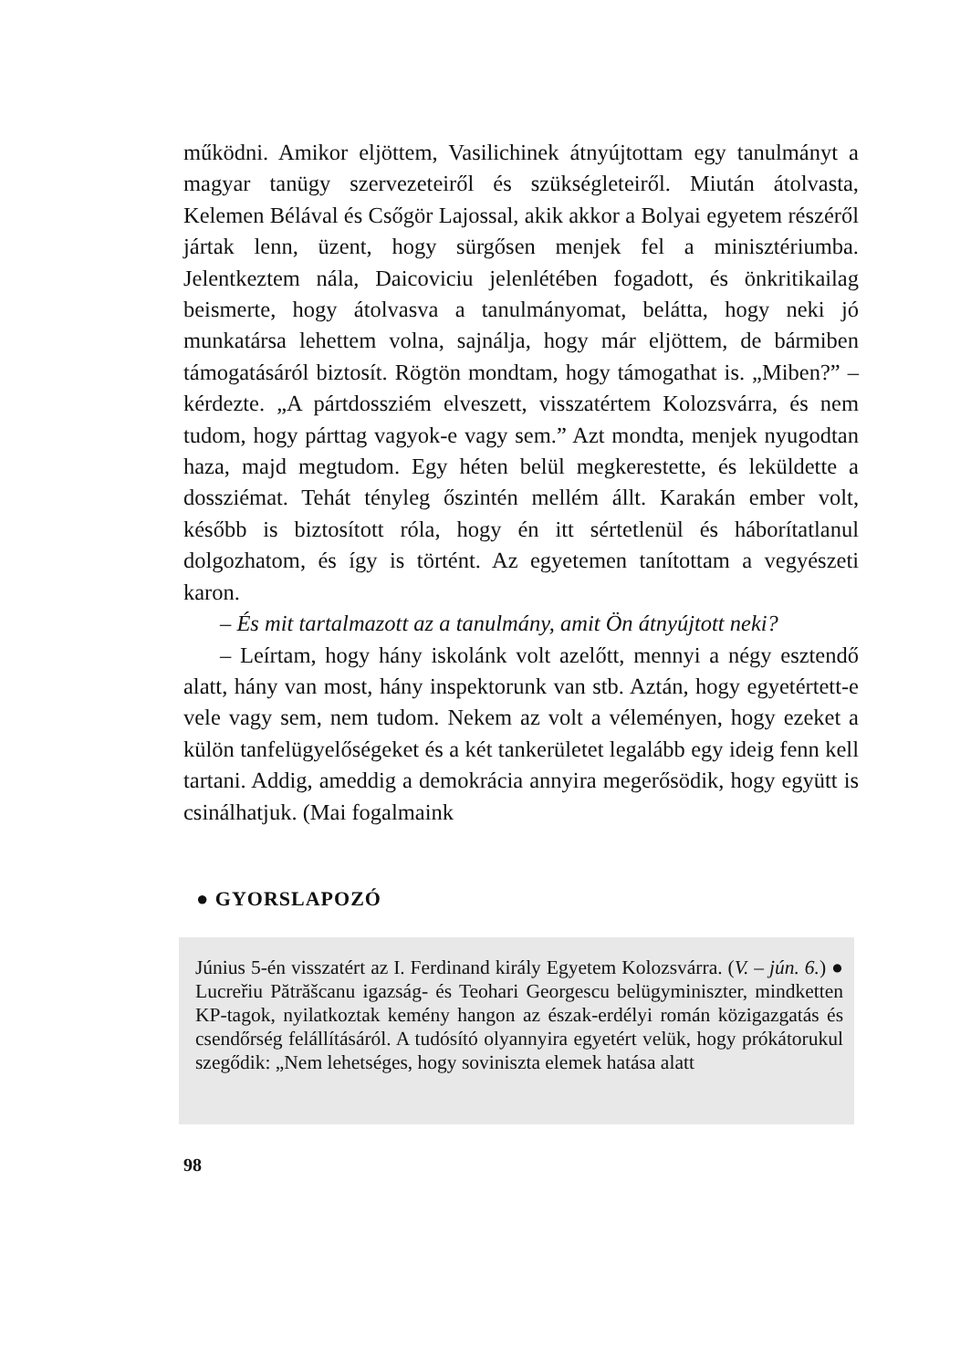működni. Amikor eljöttem, Vasilichinek átnyújtottam egy tanulmányt a magyar tanügy szervezeteiről és szükségleteiről. Miután átolvasta, Kelemen Bélával és Csőgör Lajossal, akik akkor a Bolyai egyetem részéről jártak lenn, üzent, hogy sürgősen menjek fel a minisztériumba. Jelentkeztem nála, Daicoviciu jelenlétében fogadott, és önkritikailag beismerte, hogy átolvasva a tanulmányomat, belátta, hogy neki jó munkatársa lehettem volna, sajnálja, hogy már eljöttem, de bármiben támogatásáról biztosít. Rögtön mondtam, hogy támogathat is. „Miben?” – kérdezte. „A pártdossziém elveszett, visszatértem Kolozsvárra, és nem tudom, hogy párttag vagyok-e vagy sem.” Azt mondta, menjek nyugodtan haza, majd megtudom. Egy héten belül megkerestette, és leküldette a dossziémat. Tehát tényleg őszintén mellém állt. Karakán ember volt, később is biztosított róla, hogy én itt sértetlenül és háborítatlanul dolgozhatom, és így is történt. Az egyetemen tanítottam a vegyészeti karon.
– És mit tartalmazott az a tanulmány, amit Ön átnyújtott neki?
– Leírtam, hogy hány iskolánk volt azelőtt, mennyi a négy esztendő alatt, hány van most, hány inspektorunk van stb. Aztán, hogy egyetértett-e vele vagy sem, nem tudom. Nekem az volt a véleményen, hogy ezeket a külön tanfelügyelőségeket és a két tankerületet legalább egy ideig fenn kell tartani. Addig, ameddig a demokrácia annyira megerősödik, hogy együtt is csinálhatjuk. (Mai fogalmaink
● GYORSLAPOZÓ
Június 5-én visszatért az I. Ferdinand király Egyetem Kolozsvárra. (V. – jún. 6.) ● Lucreřiu Pătrăšcanu igazság- és Teohari Georgescu belügyminiszter, mindketten KP-tagok, nyilatkoztak kemény hangon az észak-erdélyi román közigazgatás és csendőrség felállításáról. A tudósító olyannyira egyetért velük, hogy prókátorukul szegődik: „Nem lehetséges, hogy soviniszta elemek hatása alatt
98